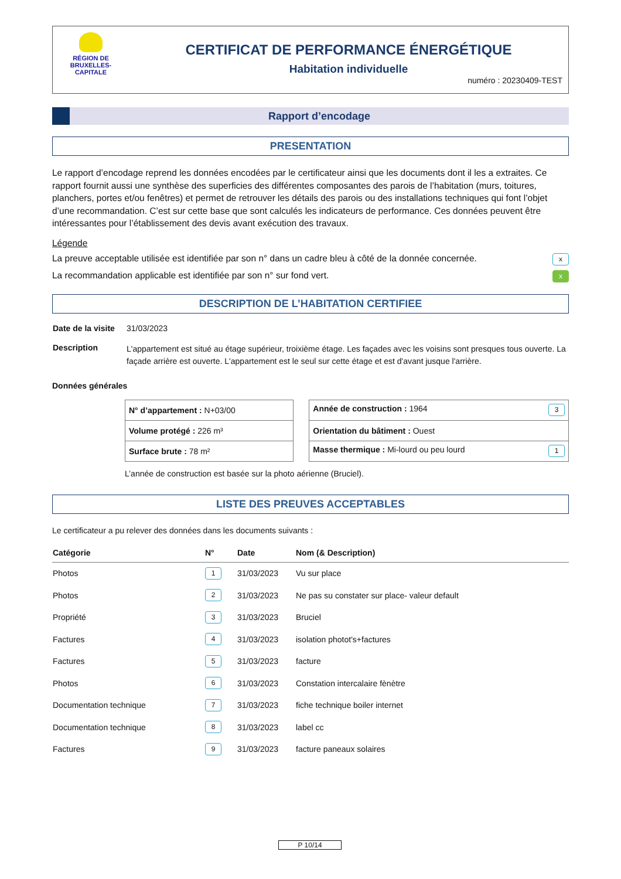RÉGION DE
BRUXELLES-
CAPITALE
CERTIFICAT DE PERFORMANCE ÉNERGÉTIQUE
Habitation individuelle
numéro : 20230409-TEST
Rapport d’encodage
PRESENTATION
Le rapport d’encodage reprend les données encodées par le certificateur ainsi que les documents dont il les a extraites. Ce rapport fournit aussi une synthèse des superficies des différentes composantes des parois de l’habitation (murs, toitures, planchers, portes et/ou fenêtres) et permet de retrouver les détails des parois ou des installations techniques qui font l’objet d’une recommandation. C’est sur cette base que sont calculés les indicateurs de performance. Ces données peuvent être intéressantes pour l’établissement des devis avant exécution des travaux.
Légende
La preuve acceptable utilisée est identifiée par son n° dans un cadre bleu à côté de la donnée concernée. x
La recommandation applicable est identifiée par son n° sur fond vert. x
DESCRIPTION DE L’HABITATION CERTIFIEE
| Date de la visite | 31/03/2023 |
| Description | L'appartement est situé au étage supérieur, troixième étage. Les façades avec les voisins sont presques tous ouverte. La façade arrière est ouverte. L'appartement est le seul sur cette étage et est d'avant jusque l'arrière. |
Données générales
| N° d’appartement : N+03/00 | | Année de construction : 1964 3 |
| Volume protégé : 226 m³ | | Orientation du bâtiment : Ouest |
| Surface brute : 78 m² | | Masse thermique : Mi-lourd ou peu lourd 1 |
L’année de construction est basée sur la photo aérienne (Bruciel).
LISTE DES PREUVES ACCEPTABLES
Le certificateur a pu relever des données dans les documents suivants :
| Catégorie | N° | Date | Nom (& Description) |
| --- | --- | --- | --- |
| Photos | 1 | 31/03/2023 | Vu sur place |
| Photos | 2 | 31/03/2023 | Ne pas su constater sur place- valeur default |
| Propriété | 3 | 31/03/2023 | Bruciel |
| Factures | 4 | 31/03/2023 | isolation photot's+factures |
| Factures | 5 | 31/03/2023 | facture |
| Photos | 6 | 31/03/2023 | Constation intercalaire fènètre |
| Documentation technique | 7 | 31/03/2023 | fiche technique boiler internet |
| Documentation technique | 8 | 31/03/2023 | label cc |
| Factures | 9 | 31/03/2023 | facture paneaux solaires |
P 10/14